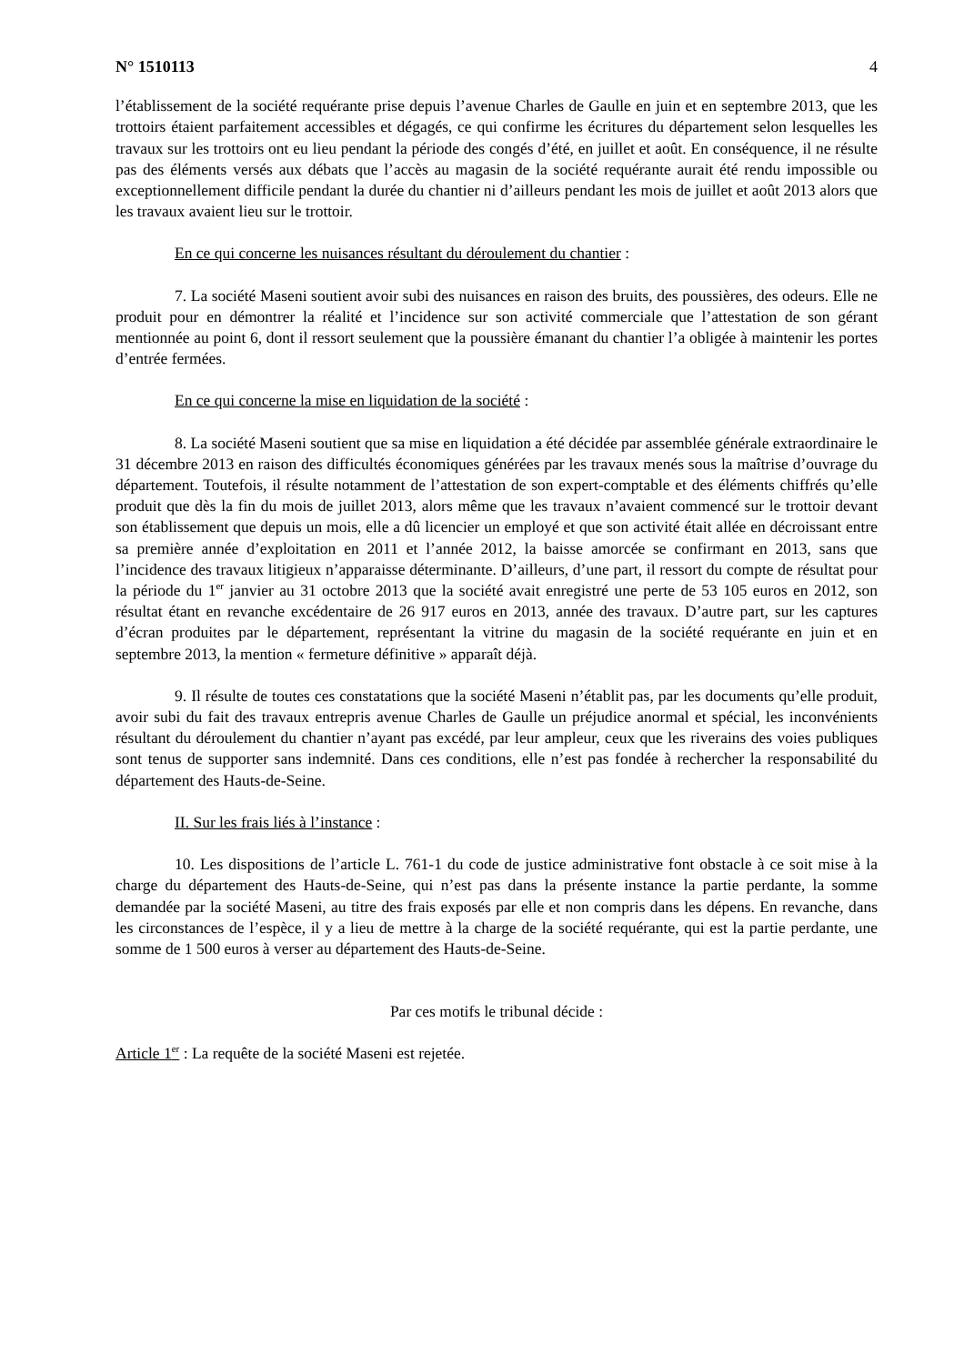N° 1510113 4
l’établissement de la société requérante prise depuis l’avenue Charles de Gaulle en juin et en septembre 2013, que les trottoirs étaient parfaitement accessibles et dégagés, ce qui confirme les écritures du département selon lesquelles les travaux sur les trottoirs ont eu lieu pendant la période des congés d’été, en juillet et août. En conséquence, il ne résulte pas des éléments versés aux débats que l’accès au magasin de la société requérante aurait été rendu impossible ou exceptionnellement difficile pendant la durée du chantier ni d’ailleurs pendant les mois de juillet et août 2013 alors que les travaux avaient lieu sur le trottoir.
En ce qui concerne les nuisances résultant du déroulement du chantier :
7. La société Maseni soutient avoir subi des nuisances en raison des bruits, des poussières, des odeurs. Elle ne produit pour en démontrer la réalité et l’incidence sur son activité commerciale que l’attestation de son gérant mentionnée au point 6, dont il ressort seulement que la poussière émanant du chantier l’a obligée à maintenir les portes d’entrée fermées.
En ce qui concerne la mise en liquidation de la société :
8. La société Maseni soutient que sa mise en liquidation a été décidée par assemblée générale extraordinaire le 31 décembre 2013 en raison des difficultés économiques générées par les travaux menés sous la maîtrise d’ouvrage du département. Toutefois, il résulte notamment de l’attestation de son expert-comptable et des éléments chiffrés qu’elle produit que dès la fin du mois de juillet 2013, alors même que les travaux n’avaient commencé sur le trottoir devant son établissement que depuis un mois, elle a dû licencier un employé et que son activité était allée en décroissant entre sa première année d’exploitation en 2011 et l’année 2012, la baisse amorcée se confirmant en 2013, sans que l’incidence des travaux litigieux n’apparaisse déterminante. D’ailleurs, d’une part, il ressort du compte de résultat pour la période du 1<sup>er</sup> janvier au 31 octobre 2013 que la société avait enregistré une perte de 53 105 euros en 2012, son résultat étant en revanche excédentaire de 26 917 euros en 2013, année des travaux. D’autre part, sur les captures d’écran produites par le département, représentant la vitrine du magasin de la société requérante en juin et en septembre 2013, la mention « fermeture définitive » apparaît déjà.
9. Il résulte de toutes ces constatations que la société Maseni n’établit pas, par les documents qu’elle produit, avoir subi du fait des travaux entrepris avenue Charles de Gaulle un préjudice anormal et spécial, les inconvénients résultant du déroulement du chantier n’ayant pas excédé, par leur ampleur, ceux que les riverains des voies publiques sont tenus de supporter sans indemnité. Dans ces conditions, elle n’est pas fondée à rechercher la responsabilité du département des Hauts-de-Seine.
II. Sur les frais liés à l’instance :
10. Les dispositions de l’article L. 761-1 du code de justice administrative font obstacle à ce soit mise à la charge du département des Hauts-de-Seine, qui n’est pas dans la présente instance la partie perdante, la somme demandée par la société Maseni, au titre des frais exposés par elle et non compris dans les dépens. En revanche, dans les circonstances de l’espèce, il y a lieu de mettre à la charge de la société requérante, qui est la partie perdante, une somme de 1 500 euros à verser au département des Hauts-de-Seine.
Par ces motifs le tribunal décide :
Article 1<sup>er</sup> : La requête de la société Maseni est rejetée.